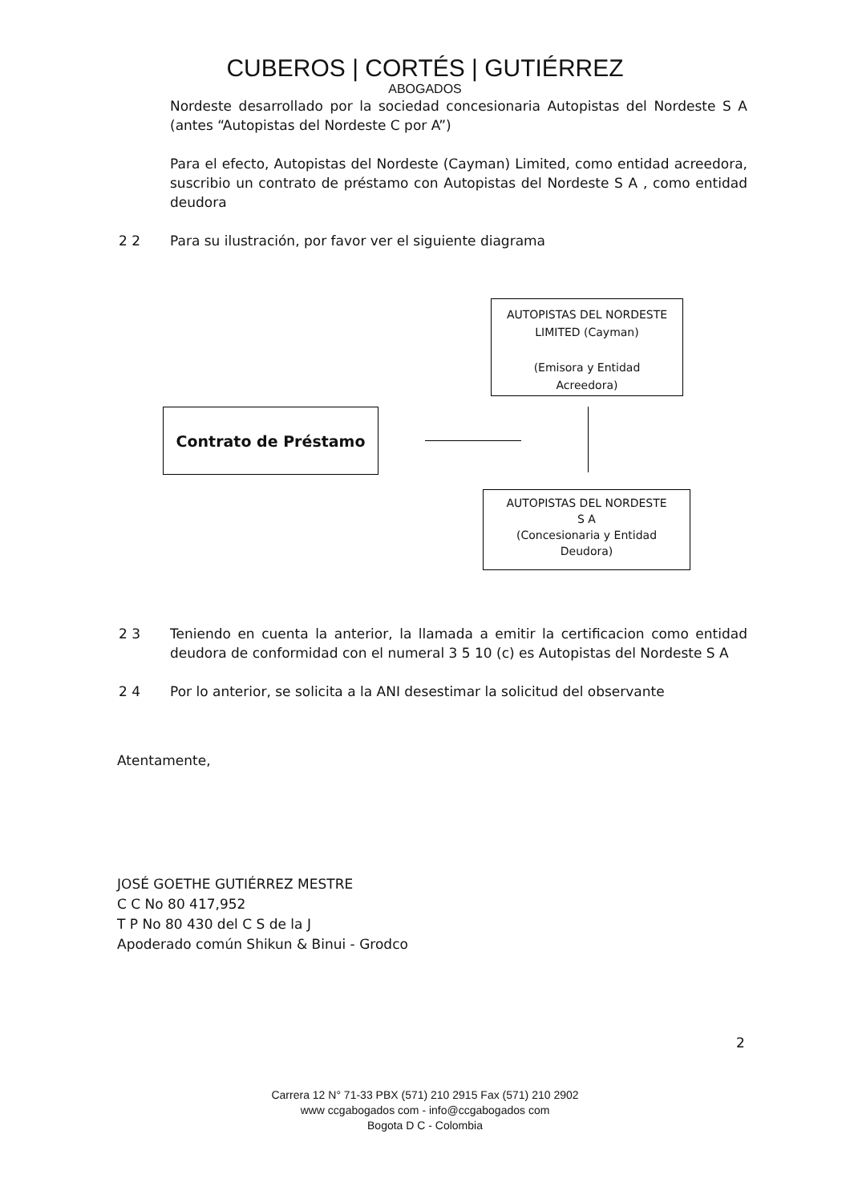CUBEROS | CORTÉS | GUTIÉRREZ
ABOGADOS
Nordeste desarrollado por la sociedad concesionaria Autopistas del Nordeste S A (antes “Autopistas del Nordeste C por A”)
Para el efecto, Autopistas del Nordeste (Cayman) Limited, como entidad acreedora, suscribio un contrato de préstamo con Autopistas del Nordeste S A , como entidad deudora
2 2 Para su ilustración, por favor ver el siguiente diagrama
AUTOPISTAS DEL NORDESTE
LIMITED (Cayman)
(Emisora y Entidad
Acreedora)
Contrato de Préstamo
AUTOPISTAS DEL NORDESTE
S A
(Concesionaria y Entidad
Deudora)
2 3 Teniendo en cuenta la anterior, la llamada a emitir la certificacion como entidad deudora de conformidad con el numeral 3 5 10 (c) es Autopistas del Nordeste S A
2 4 Por lo anterior, se solicita a la ANI desestimar la solicitud del observante
Atentamente,
JOSÉ GOETHE GUTIÉRREZ MESTRE
C C No 80 417,952
T P No 80 430 del C S de la J
Apoderado común Shikun & Binui - Grodco
2
Carrera 12 N° 71-33 PBX (571) 210 2915 Fax (571) 210 2902
www ccgabogados com - info@ccgabogados com
Bogota D C - Colombia